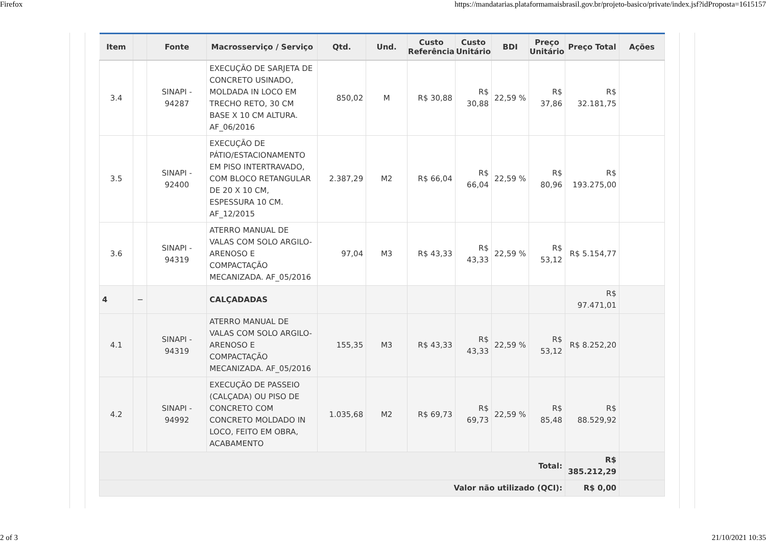Firefox https://mandatarias.plataformamaisbrasil.gov.br/projeto-basico/private/index.jsf?idProposta=1615157
| Item | | Fonte | Macrosserviço / Serviço | Qtd. | Und. | Custo Referência | Custo Unitário | BDI | Preço Unitário | Preço Total | Ações |
| --- | --- | --- | --- | --- | --- | --- | --- | --- | --- | --- | --- |
| 3.4 | | SINAPI - 94287 | EXECUÇÃO DE SARJETA DE CONCRETO USINADO, MOLDADA IN LOCO EM TRECHO RETO, 30 CM BASE X 10 CM ALTURA. AF_06/2016 | 850,02 | M | R$ 30,88 | R$ 30,88 | 22,59 % | R$ 37,86 | R$ 32.181,75 | |
| 3.5 | | SINAPI - 92400 | EXECUÇÃO DE PÁTIO/ESTACIONAMENTO EM PISO INTERTRAVADO, COM BLOCO RETANGULAR DE 20 X 10 CM, ESPESSURA 10 CM. AF_12/2015 | 2.387,29 | M2 | R$ 66,04 | R$ 66,04 | 22,59 % | R$ 80,96 | R$ 193.275,00 | |
| 3.6 | | SINAPI - 94319 | ATERRO MANUAL DE VALAS COM SOLO ARGILO-ARENOSO E COMPACTAÇÃO MECANIZADA. AF_05/2016 | 97,04 | M3 | R$ 43,33 | R$ 43,33 | 22,59 % | R$ 53,12 | R$ 5.154,77 | |
| 4 | − | | CALÇADADAS | | | | | | | R$ 97.471,01 | |
| 4.1 | | SINAPI - 94319 | ATERRO MANUAL DE VALAS COM SOLO ARGILO-ARENOSO E COMPACTAÇÃO MECANIZADA. AF_05/2016 | 155,35 | M3 | R$ 43,33 | R$ 43,33 | 22,59 % | R$ 53,12 | R$ 8.252,20 | |
| 4.2 | | SINAPI - 94992 | EXECUÇÃO DE PASSEIO (CALÇADA) OU PISO DE CONCRETO COM CONCRETO MOLDADO IN LOCO, FEITO EM OBRA, ACABAMENTO | 1.035,68 | M2 | R$ 69,73 | R$ 69,73 | 22,59 % | R$ 85,48 | R$ 88.529,92 | |
| Total: | | | | | | | | | | R$ 385.212,29 | |
| Valor não utilizado (QCI): | | | | | | | | | | R$ 0,00 | |
2 of 3 21/10/2021 10:35